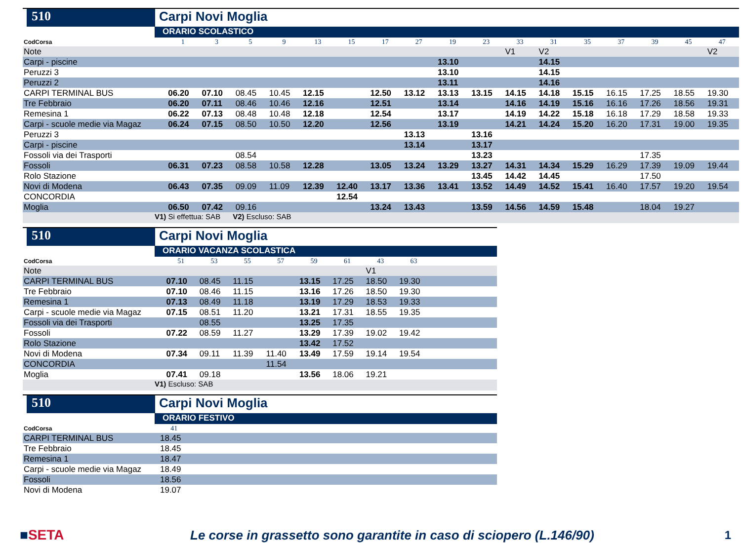510 Carpi Novi Moglia
ORARIO SCOLASTICO
| CodCorsa | 1 | 3 | 5 | 9 | 13 | 15 | 17 | 27 | 19 | 23 | 33 | 31 | 35 | 37 | 39 | 45 | 47 |
| Note | | | | | | | | | | | V1 | V2 | | | | | V2 |
| Carpi - piscine | | | | | | | | | 13.10 | | | 14.15 | | | | | |
| Peruzzi 3 | | | | | | | | | 13.10 | | | 14.15 | | | | | |
| Peruzzi 2 | | | | | | | | | 13.11 | | | 14.16 | | | | | |
| CARPI TERMINAL BUS | 06.20 | 07.10 | 08.45 | 10.45 | 12.15 | | 12.50 | 13.12 | 13.13 | 13.15 | 14.15 | 14.18 | 15.15 | 16.15 | 17.25 | 18.55 | 19.30 |
| Tre Febbraio | 06.20 | 07.11 | 08.46 | 10.46 | 12.16 | | 12.51 | | 13.14 | | 14.16 | 14.19 | 15.16 | 16.16 | 17.26 | 18.56 | 19.31 |
| Remesina 1 | 06.22 | 07.13 | 08.48 | 10.48 | 12.18 | | 12.54 | | 13.17 | | 14.19 | 14.22 | 15.18 | 16.18 | 17.29 | 18.58 | 19.33 |
| Carpi - scuole medie via Magaz | 06.24 | 07.15 | 08.50 | 10.50 | 12.20 | | 12.56 | | 13.19 | | 14.21 | 14.24 | 15.20 | 16.20 | 17.31 | 19.00 | 19.35 |
| Peruzzi 3 | | | | | | | | 13.13 | | 13.16 | | | | | | | |
| Carpi - piscine | | | | | | | | 13.14 | | 13.17 | | | | | | | |
| Fossoli via dei Trasporti | | | 08.54 | | | | | | | 13.23 | | | | | 17.35 | | |
| Fossoli | 06.31 | 07.23 | 08.58 | 10.58 | 12.28 | | 13.05 | 13.24 | 13.29 | 13.27 | 14.31 | 14.34 | 15.29 | 16.29 | 17.39 | 19.09 | 19.44 |
| Rolo Stazione | | | | | | | | | | 13.45 | 14.42 | 14.45 | | | 17.50 | | |
| Novi di Modena | 06.43 | 07.35 | 09.09 | 11.09 | 12.39 | 12.40 | 13.17 | 13.36 | 13.41 | 13.52 | 14.49 | 14.52 | 15.41 | 16.40 | 17.57 | 19.20 | 19.54 |
| CONCORDIA | | | | | | 12.54 | | | | | | | | | | | |
| Moglia | 06.50 | 07.42 | 09.16 | | | | 13.24 | 13.43 | | 13.59 | 14.56 | 14.59 | 15.48 | | 18.04 | 19.27 | |
V1) Si effettua: SAB V2) Escluso: SAB
510 Carpi Novi Moglia
ORARIO VACANZA SCOLASTICA
| CodCorsa | 51 | 53 | 55 | 57 | 59 | 61 | 43 | 63 | | |
| Note | | | | | | | V1 | | | |
| CARPI TERMINAL BUS | 07.10 | 08.45 | 11.15 | | 13.15 | 17.25 | 18.50 | 19.30 | | |
| Tre Febbraio | 07.10 | 08.46 | 11.15 | | 13.16 | 17.26 | 18.50 | 19.30 | | |
| Remesina 1 | 07.13 | 08.49 | 11.18 | | 13.19 | 17.29 | 18.53 | 19.33 | | |
| Carpi - scuole medie via Magaz | 07.15 | 08.51 | 11.20 | | 13.21 | 17.31 | 18.55 | 19.35 | | |
| Fossoli via dei Trasporti | | 08.55 | | | 13.25 | 17.35 | | | | |
| Fossoli | 07.22 | 08.59 | 11.27 | | 13.29 | 17.39 | 19.02 | 19.42 | | |
| Rolo Stazione | | | | | 13.42 | 17.52 | | | | |
| Novi di Modena | 07.34 | 09.11 | 11.39 | 11.40 | 13.49 | 17.59 | 19.14 | 19.54 | | |
| CONCORDIA | | | | 11.54 | | | | | | |
| Moglia | 07.41 | 09.18 | | | 13.56 | 18.06 | 19.21 | | | |
V1) Escluso: SAB
510 Carpi Novi Moglia
ORARIO FESTIVO
| CodCorsa | 41 | |
| CARPI TERMINAL BUS | 18.45 | |
| Tre Febbraio | 18.45 | |
| Remesina 1 | 18.47 | |
| Carpi - scuole medie via Magaz | 18.49 | |
| Fossoli | 18.56 | |
| Novi di Modena | 19.07 | |
■SETA
Le corse in grassetto sono garantite in caso di sciopero (L.146/90)
1